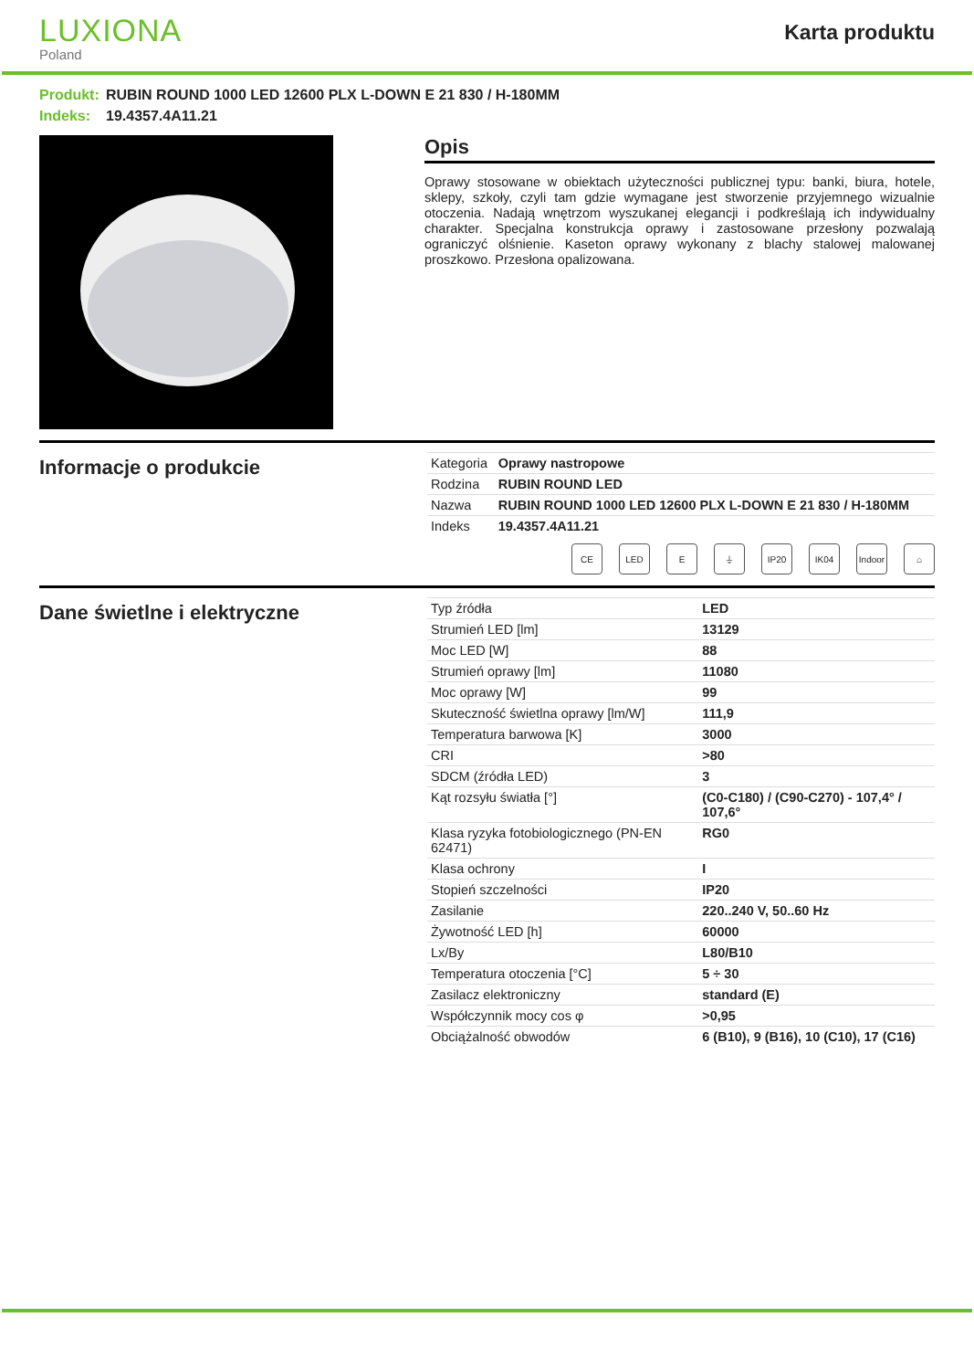LUXIONA
Poland
Karta produktu
Produkt: RUBIN ROUND 1000 LED 12600 PLX L-DOWN E 21 830 / H-180MM
Indeks: 19.4357.4A11.21
Opis
Oprawy stosowane w obiektach użyteczności publicznej typu: banki, biura, hotele, sklepy, szkoły, czyli tam gdzie wymagane jest stworzenie przyjemnego wizualnie otoczenia. Nadają wnętrzom wyszukanej elegancji i podkreślają ich indywidualny charakter. Specjalna konstrukcja oprawy i zastosowane przesłony pozwalają ograniczyć olśnienie. Kaseton oprawy wykonany z blachy stalowej malowanej proszkowo. Przesłona opalizowana.
Informacje o produkcie
| Kategoria | Oprawy nastropowe |
| Rodzina | RUBIN ROUND LED |
| Nazwa | RUBIN ROUND 1000 LED 12600 PLX L-DOWN E 21 830 / H-180MM |
| Indeks | 19.4357.4A11.21 |
CE LED E ⏚ IP20 IK04 Indoor
⌂
Dane świetlne i elektryczne
| Typ źródła | LED |
| Strumień LED [lm] | 13129 |
| Moc LED [W] | 88 |
| Strumień oprawy [lm] | 11080 |
| Moc oprawy [W] | 99 |
| Skuteczność świetlna oprawy [lm/W] | 111,9 |
| Temperatura barwowa [K] | 3000 |
| CRI | >80 |
| SDCM (źródła LED) | 3 |
| Kąt rozsyłu światła [°] | (C0-C180) / (C90-C270) - 107,4° / 107,6° |
| Klasa ryzyka fotobiologicznego (PN-EN 62471) | RG0 |
| Klasa ochrony | I |
| Stopień szczelności | IP20 |
| Zasilanie | 220..240 V, 50..60 Hz |
| Żywotność LED [h] | 60000 |
| Lx/By | L80/B10 |
| Temperatura otoczenia [°C] | 5 ÷ 30 |
| Zasilacz elektroniczny | standard (E) |
| Współczynnik mocy cos φ | >0,95 |
| Obciążalność obwodów | 6 (B10), 9 (B16), 10 (C10), 17 (C16) |